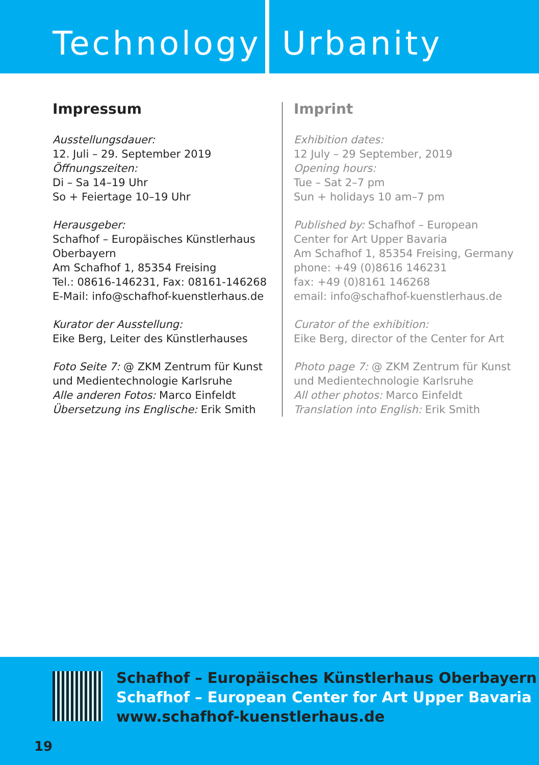Technology Urbanity
Impressum
Ausstellungsdauer:
12. Juli – 29. September 2019
Öffnungszeiten:
Di – Sa 14–19 Uhr
So + Feiertage 10–19 Uhr
Herausgeber:
Schafhof – Europäisches Künstlerhaus Oberbayern
Am Schafhof 1, 85354 Freising
Tel.: 08616-146231, Fax: 08161-146268
E-Mail: info@schafhof-kuenstlerhaus.de
Kurator der Ausstellung:
Eike Berg, Leiter des Künstlerhauses
Foto Seite 7: @ ZKM Zentrum für Kunst und Medientechnologie Karlsruhe
Alle anderen Fotos: Marco Einfeldt
Übersetzung ins Englische: Erik Smith
Imprint
Exhibition dates:
12 July – 29 September, 2019
Opening hours:
Tue – Sat 2–7 pm
Sun + holidays 10 am–7 pm
Published by: Schafhof – European
Center for Art Upper Bavaria
Am Schafhof 1, 85354 Freising, Germany
phone: +49 (0)8616 146231
fax: +49 (0)8161 146268
email: info@schafhof-kuenstlerhaus.de
Curator of the exhibition:
Eike Berg, director of the Center for Art
Photo page 7: @ ZKM Zentrum für Kunst
und Medientechnologie Karlsruhe
All other photos: Marco Einfeldt
Translation into English: Erik Smith
Schafhof – Europäisches Künstlerhaus Oberbayern
Schafhof – European Center for Art Upper Bavaria
www.schafhof-kuenstlerhaus.de
19